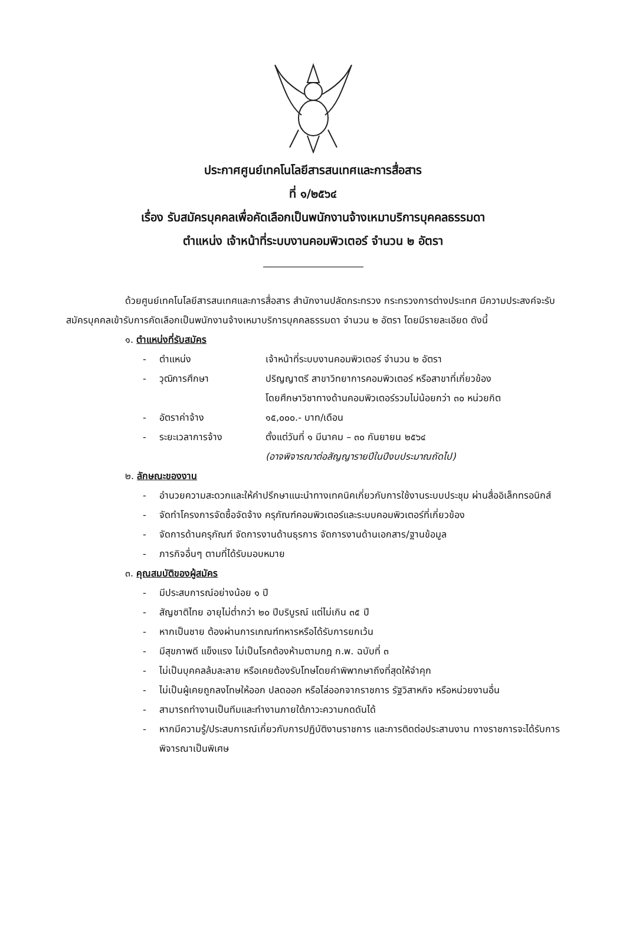ประกาศศูนย์เทคโนโลยีสารสนเทศและการสื่อสาร
ที่ ๑/๒๕๖๔
เรื่อง รับสมัครบุคคลเพื่อคัดเลือกเป็นพนักงานจ้างเหมาบริการบุคคลธรรมดา
ตำแหน่ง เจ้าหน้าที่ระบบงานคอมพิวเตอร์ จำนวน ๒ อัตรา
ด้วยศูนย์เทคโนโลยีสารสนเทศและการสื่อสาร สำนักงานปลัดกระทรวง กระทรวงการต่างประเทศ มีความประสงค์จะรับสมัครบุคคลเข้ารับการคัดเลือกเป็นพนักงานจ้างเหมาบริการบุคคลธรรมดา จำนวน ๒ อัตรา โดยมีรายละเอียด ดังนี้
๑. ตำแหน่งที่รับสมัคร
- ตำแหน่ง เจ้าหน้าที่ระบบงานคอมพิวเตอร์ จำนวน ๒ อัตรา
- วุฒิการศึกษา ปริญญาตรี สาขาวิทยาการคอมพิวเตอร์ หรือสาขาที่เกี่ยวข้อง
โดยศึกษาวิชาทางด้านคอมพิวเตอร์รวมไม่น้อยกว่า ๓๐ หน่วยกิต
- อัตราค่าจ้าง ๑๕,๐๐๐.- บาท/เดือน
- ระยะเวลาการจ้าง ตั้งแต่วันที่ ๑ มีนาคม – ๓๐ กันยายน ๒๕๖๔
(อาจพิจารณาต่อสัญญารายปีในปีงบประมาณถัดไป)
๒. ลักษณะของงาน
- อำนวยความสะดวกและให้คำปรึกษาแนะนำทางเทคนิคเกี่ยวกับการใช้งานระบบประชุม ผ่านสื่ออิเล็กทรอนิกส์
- จัดทำโครงการจัดซื้อจัดจ้าง ครุภัณฑ์คอมพิวเตอร์และระบบคอมพิวเตอร์ที่เกี่ยวข้อง
- จัดการด้านครุภัณฑ์ จัดการงานด้านธุรการ จัดการงานด้านเอกสาร/ฐานข้อมูล
- ภารกิจอื่นๆ ตามที่ได้รับมอบหมาย
๓. คุณสมบัติของผู้สมัคร
- มีประสบการณ์อย่างน้อย ๑ ปี
- สัญชาติไทย อายุไม่ต่ำกว่า ๒๐ ปีบริบูรณ์ แต่ไม่เกิน ๓๕ ปี
- หากเป็นชาย ต้องผ่านการเกณฑ์ทหารหรือได้รับการยกเว้น
- มีสุขภาพดี แข็งแรง ไม่เป็นโรคต้องห้ามตามกฎ ก.พ. ฉบับที่ ๓
- ไม่เป็นบุคคลล้มละลาย หรือเคยต้องรับโทษโดยคำพิพากษาถึงที่สุดให้จำคุก
- ไม่เป็นผู้เคยถูกลงโทษให้ออก ปลดออก หรือไล่ออกจากราชการ รัฐวิสาหกิจ หรือหน่วยงานอื่น
- สามารถทำงานเป็นทีมและทำงานภายใต้ภาวะความกดดันได้
- หากมีความรู้/ประสบการณ์เกี่ยวกับการปฏิบัติงานราชการ และการติดต่อประสานงาน ทางราชการจะได้รับการพิจารณาเป็นพิเศษ